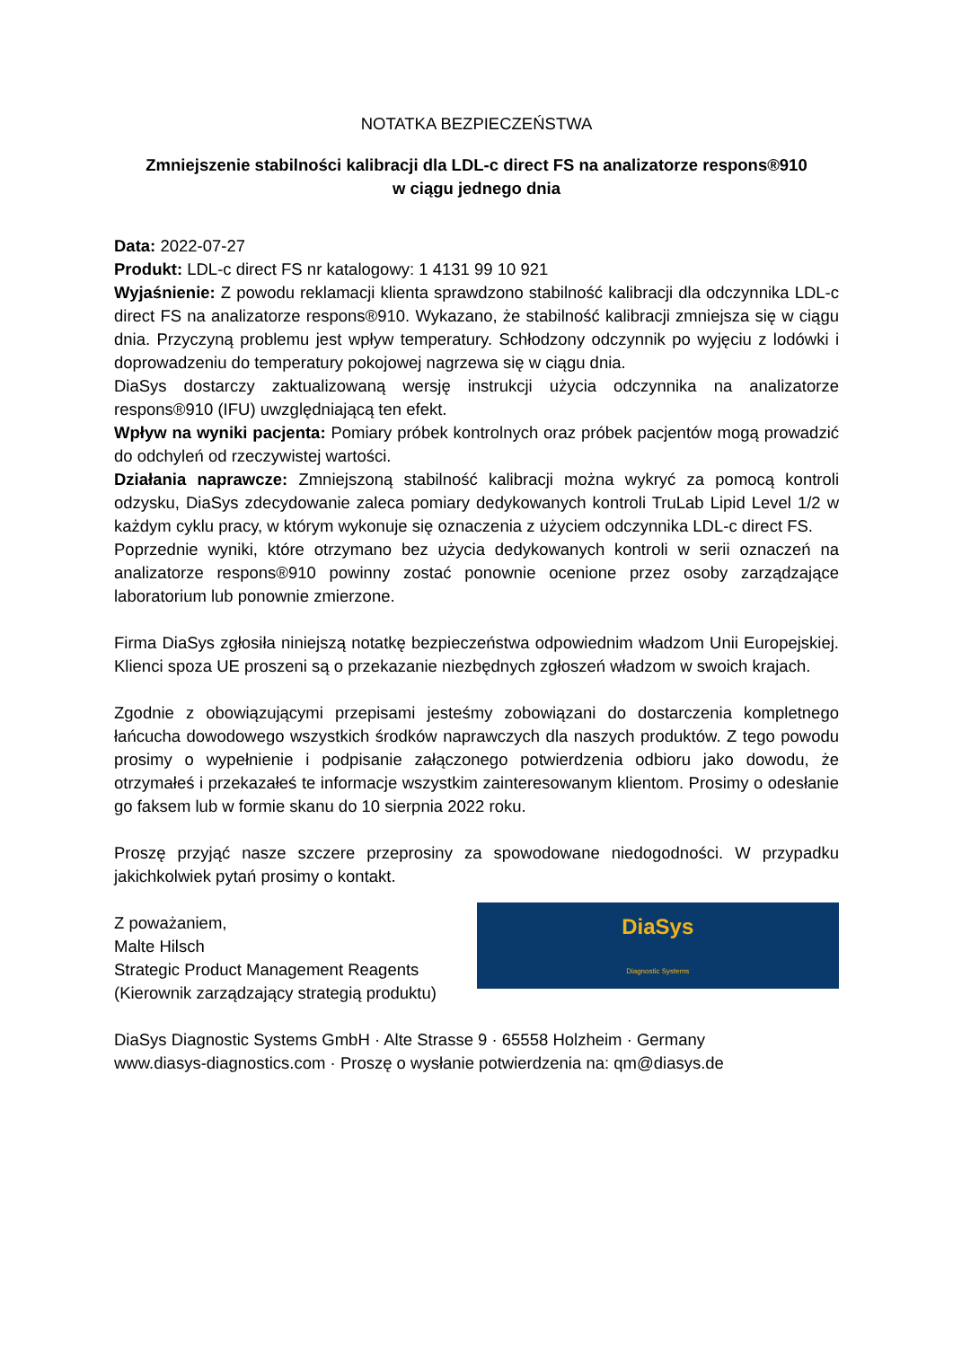NOTATKA BEZPIECZEŃSTWA
Zmniejszenie stabilności kalibracji dla LDL-c direct FS na analizatorze respons®910
w ciągu jednego dnia
Data: 2022-07-27
Produkt: LDL-c direct FS nr katalogowy: 1 4131 99 10 921
Wyjaśnienie: Z powodu reklamacji klienta sprawdzono stabilność kalibracji dla odczynnika LDL-c direct FS na analizatorze respons®910. Wykazano, że stabilność kalibracji zmniejsza się w ciągu dnia. Przyczyną problemu jest wpływ temperatury. Schłodzony odczynnik po wyjęciu z lodówki i doprowadzeniu do temperatury pokojowej nagrzewa się w ciągu dnia.
DiaSys dostarczy zaktualizowaną wersję instrukcji użycia odczynnika na analizatorze respons®910 (IFU) uwzględniającą ten efekt.
Wpływ na wyniki pacjenta: Pomiary próbek kontrolnych oraz próbek pacjentów mogą prowadzić do odchyleń od rzeczywistej wartości.
Działania naprawcze: Zmniejszoną stabilność kalibracji można wykryć za pomocą kontroli odzysku, DiaSys zdecydowanie zaleca pomiary dedykowanych kontroli TruLab Lipid Level 1/2 w każdym cyklu pracy, w którym wykonuje się oznaczenia z użyciem odczynnika LDL-c direct FS.
Poprzednie wyniki, które otrzymano bez użycia dedykowanych kontroli w serii oznaczeń na analizatorze respons®910 powinny zostać ponownie ocenione przez osoby zarządzające laboratorium lub ponownie zmierzone.
Firma DiaSys zgłosiła niniejszą notatkę bezpieczeństwa odpowiednim władzom Unii Europejskiej. Klienci spoza UE proszeni są o przekazanie niezbędnych zgłoszeń władzom w swoich krajach.
Zgodnie z obowiązującymi przepisami jesteśmy zobowiązani do dostarczenia kompletnego łańcucha dowodowego wszystkich środków naprawczych dla naszych produktów. Z tego powodu prosimy o wypełnienie i podpisanie załączonego potwierdzenia odbioru jako dowodu, że otrzymałeś i przekazałeś te informacje wszystkim zainteresowanym klientom. Prosimy o odesłanie go faksem lub w formie skanu do 10 sierpnia 2022 roku.
Proszę przyjąć nasze szczere przeprosiny za spowodowane niedogodności. W przypadku jakichkolwiek pytań prosimy o kontakt.
Z poważaniem,
Malte Hilsch
Strategic Product Management Reagents
(Kierownik zarządzający strategią produktu)
DiaSys
Diagnostic Systems
DiaSys Diagnostic Systems GmbH · Alte Strasse 9 · 65558 Holzheim · Germany
www.diasys-diagnostics.com · Proszę o wysłanie potwierdzenia na: qm@diasys.de